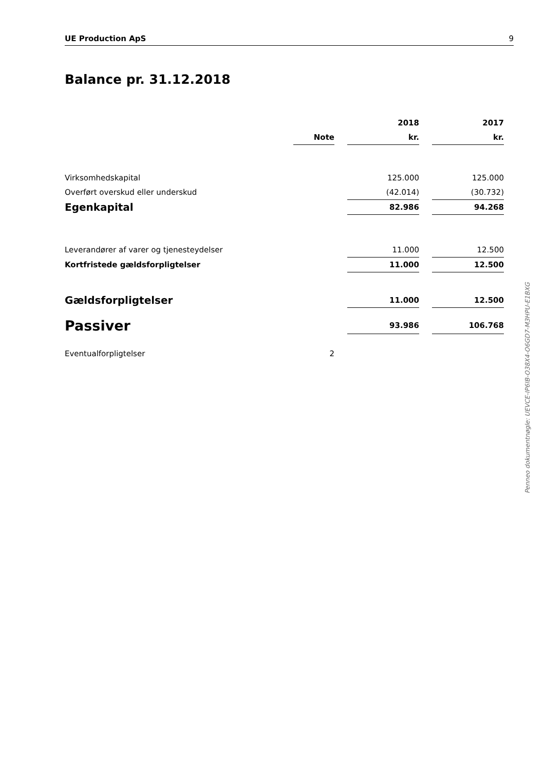UE Production ApS 9
Balance pr. 31.12.2018
| | | | 2018 | | 2017 |
| --- | --- | --- | --- | --- | --- |
| | Note | | kr. | | kr. |
| Virksomhedskapital | | | 125.000 | | 125.000 |
| Overført overskud eller underskud | | | (42.014) | | (30.732) |
| Egenkapital | | | 82.986 | | 94.268 |
| Leverandører af varer og tjenesteydelser | | | 11.000 | | 12.500 |
| Kortfristede gældsforpligtelser | | | 11.000 | | 12.500 |
| Gældsforpligtelser | | | 11.000 | | 12.500 |
| Passiver | | | 93.986 | | 106.768 |
| Eventualforpligtelser | 2 | | | | |
Penneo dokumentnøgle: UEVCE-IP6IB-O38X4-O6GD7-M3HPU-E1BXG